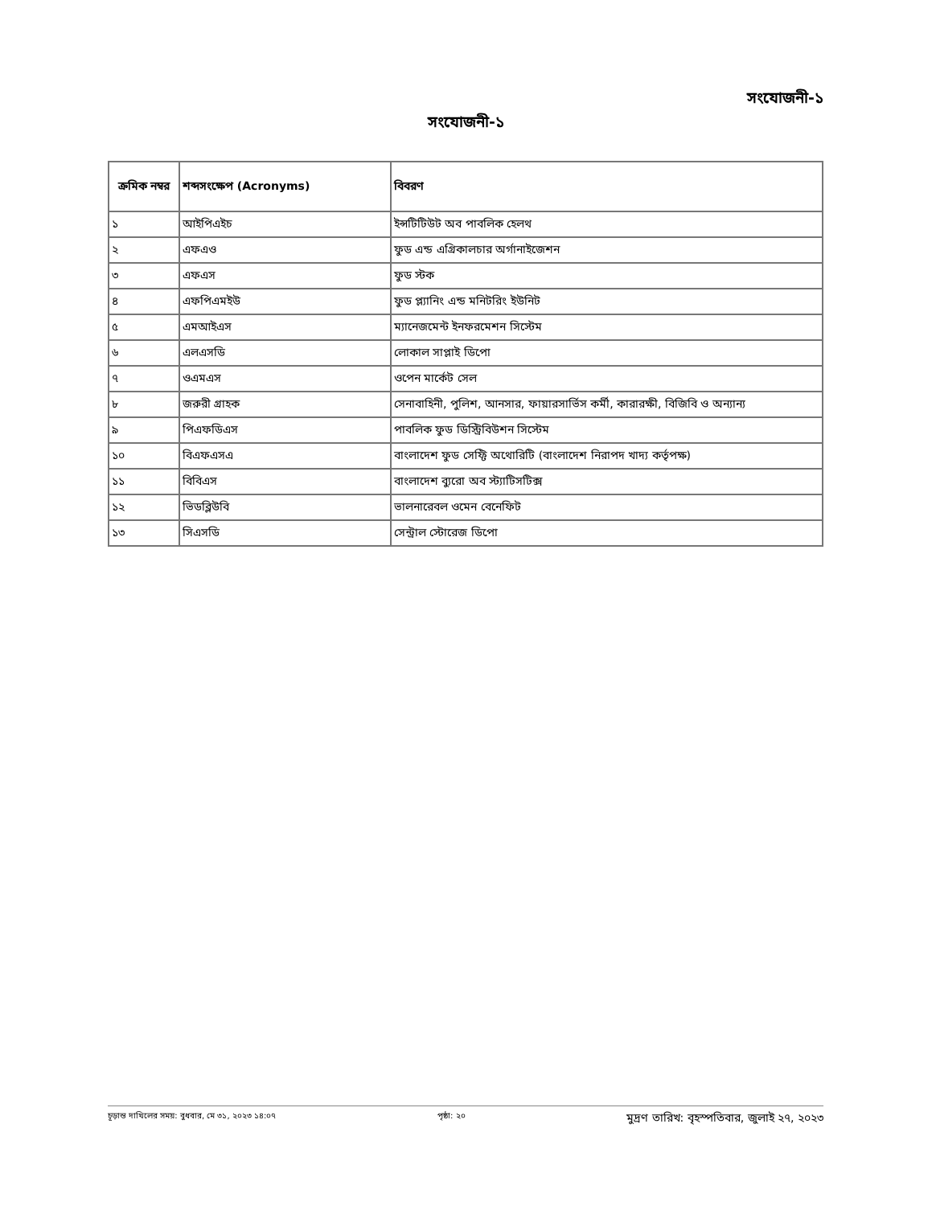সংযোজনী-১
সংযোজনী-১
| ক্রমিক নম্বর | শব্দসংক্ষেপ (Acronyms) | বিবরণ |
| --- | --- | --- |
| ১ | আইপিএইচ | ইন্সটিটিউট অব পাবলিক হেলথ |
| ২ | এফএও | ফুড এন্ড এগ্রিকালচার অর্গানাইজেশন |
| ৩ | এফএস | ফুড স্টক |
| ৪ | এফপিএমইউ | ফুড প্ল্যানিং এন্ড মনিটরিং ইউনিট |
| ৫ | এমআইএস | ম্যানেজমেন্ট ইনফরমেশন সিস্টেম |
| ৬ | এলএসডি | লোকাল সাপ্লাই ডিপো |
| ৭ | ওএমএস | ওপেন মার্কেট সেল |
| ৮ | জরুরী গ্রাহক | সেনাবাহিনী, পুলিশ, আনসার, ফায়ারসার্ভিস কর্মী, কারারক্ষী, বিজিবি ও অন্যান্য |
| ৯ | পিএফডিএস | পাবলিক ফুড ডিস্ট্রিবিউশন সিস্টেম |
| ১০ | বিএফএসএ | বাংলাদেশ ফুড সেফ্টি অথোরিটি (বাংলাদেশ নিরাপদ খাদ্য কর্তৃপক্ষ) |
| ১১ | বিবিএস | বাংলাদেশ ব্যুরো অব স্ট্যাটিসটিক্স |
| ১২ | ভিডব্লিউবি | ভালনারেবল ওমেন বেনেফিট |
| ১৩ | সিএসডি | সেন্ট্রাল স্টোরেজ ডিপো |
চূড়ান্ত দাখিলের সময়: বুধবার, মে ৩১, ২০২৩ ১৪:০৭ পৃষ্ঠা: ২০ মুদ্রণ তারিখ: বৃহস্পতিবার, জুলাই ২৭, ২০২৩